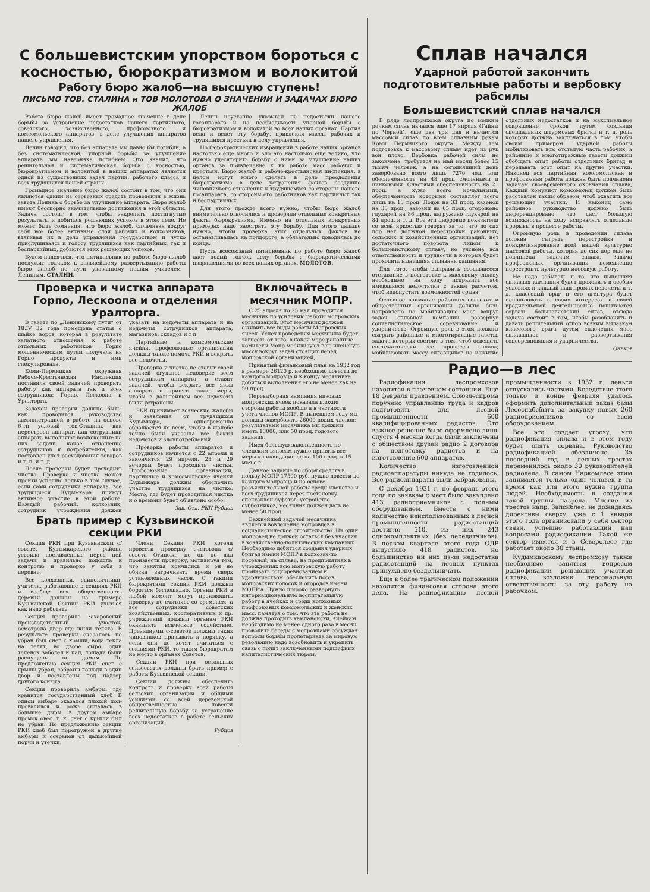С большевистским упорством бороться с косностью, бюрократизмом и волокитой
Работу бюро жалоб—на высшую ступень!
ПИСЬМО ТОВ. СТАЛИНА и ТОВ МОЛОТОВА О ЗНАЧЕНИИ И ЗАДАЧАХ БЮРО ЖАЛОБ
Работа бюро жалоб имеет громадное значение в деле борьбы за устранение недостатков нашего партийного, советского, хозяйственного, профсоюзного и комсомольского аппаратов, в деле улучшения аппаратов нашего управления.
Ленин говорил, что без аппарата мы давно бы погибли, а без систематической, упорной борьбы за улучшение аппарата мы наверняка погибнем. Это значит, что решительная и систематическая борьба с косностью, бюрократизмом и волокитой в наших аппаратах является одной из существенных задач партии, рабочего класса и всех трудящихся нашей страны.
Громадное значение бюро жалоб состоит в том, что они являются одним из серьезных средств проведения в жизнь завета Ленина о борьбе за улучшение аппарата. Бюро жалоб имеют бесспорно значительные достижения в этой области. Задача состоит в том, чтобы закрепить достигнутые результаты и добиться решающих успехов в этом деле. Не может быть сомнения, что бюро жалоб, сплачивая вокруг себя все более активные слои рабочих и колхозников, втягивая их в дело управления государством и чутко прислушиваясь к голосу трудящихся как партийных, так и беспартийных, добьются этих решающих успехов.
Будем надеяться, что пятидневник по работе бюро жалоб послужит толчком к дальнейшему развертыванию работы бюро жалоб по пути указанному нашим учителем—Лениным. СТАЛИН.
Ленин неустанно указывал на недостатки нашего госаппарата и на необходимость упорной борьбы с бюрократизмом и волокитой во всех наших органах. Партия вела и ведет эту борьбу, привлекая массы рабочих и трудящихся крестьян к делу управления.
Но бюрократических извращений в работе наших органов настолько еще много и зло это настолько еще велико, что нужно удесятерить борьбу с ними за улучшение наших органов за привлечение к их работе масс рабочих и крестьян. Бюро жалоб и рабоче-крестьянская инспекция, в целом могут много сделать в деле преодоления бюрократизма в деле устранения фактов бездушно чиновничьего отношения к трудящемуся со стороны нашего госаппарата, со стороны его работников как партийных так и беспартийных.
Для этого прежде всего нужно, чтобы бюро жалоб внимательно относились и проверяли отдельные конкретные факты бюрократизма. Именно на отдельных конкретных примерах надо заострить эту борьбу. Для этого дальше нужно, чтобы проверка этих отдельных фактов не останавливалась на полдороге, а обязательно доводилась до конца.
Пусть всесоюзный пятидневник по работе бюро жалоб даст новый толчок делу борьбы с бюрократическими извращениями во всех наших органах. МОЛОТОВ.
Проверка и чистка аппарата Горпо, Лескоопа и отделения Уралторга.
В газете по „Ленинскому пути“ от 18.IV 32 года помещена статья о шайке воров, которая в результате халатного отношения к работе отдельных работников Горпо мошенническим путем получала из Горпо продукты и ими спекулировала.
Коми-Пермяцкая окружная Рабоче-Крестьянская Инспекция поставила своей задачей проверить работу как аппарата так и всех сотрудников: Горпо, Лескоопа и Уралторга.
Задачей проверки должно быть: как проводится руководство администрацией в работе на основе 6-ти условий тов.Сталина, как перестроен аппарат, как сотрудники аппарата выполняют возложенные на них задачи, какое отношение сотрудников к потребителям, как поставлен учет расходования товаров и т. п. и т. д.
После проверки будет проходить чистка. Проверка и чистка может пройти успешно только в том случае, если сами сотрудники аппарата, все трудящиеся Кудымкара примут активное участие в этой работе. Каждый рабочий, колхозник, сотрудник учреждения должен указать на недочеты аппарата и на недочеты сотрудников аппарата, магазинов, складов и т п
Партийные и комсомольские ячейки, профсоюзные организации должны также помочь РКИ и вскрыть все недочеты.
Проверка и чистка не ставит своей задачей огульное недоверие всем сотрудникам аппарата, а ставит задачей, чтобы вскрыть все язвы аппарата и принять такие меры, чтобы в дальнейшем все недочеты были устранены.
РКИ принимает всяческие жалобы и заявления от трудящихся Кудымкара, одновременно обращается ко всем, чтобы в жалобе точно были указаны все факты недочетов и злоупотреблений.
Проверка работы аппаратов и сотрудников начнется с 22 апреля и закончится 29 апреля. 28 и 29 вечером будет проходить чистка. Профсоюзные организации, партийные и комсомольские ячейки Кудымкара должны обеспечить участие трудящихся на чистке. Место, где будет проводиться чистка и о времени будет об'явлено особо.
Зав. Отд. РКИ Рубцов
Брать пример с Кузьвинской секции РКИ
Секция РКИ при Кузьвинском с/совете, Кудымкарского района усвоила поставленные перед ней задачи и правильно подошла к контролю и проверке у себя в деревне.
Все колхозники, единоличники, учителя, работающие в секциях РКИ и вообще вся общественность деревни должны на примере Кузьвинской Секции РКИ учиться как надо работать
Секция проверила Захаровский производственный участок, осмотрела двор где жили телята. В результате проверки оказалось не убран был снег с крыши, вода текла на телят, во дворе сыро. один теленок заболел и пал, лошади были распущены по домам. По предложению секция РКИ снег с крыши убран, собраны лошади в один двор и поставлены под надзор другого конюха.
Секция проверила амбары, где хранится государственный хлеб В одном амбаре оказался плохой пол-провалился и рожь сыпалась в большие дыры, в другом амбаре промок овес. т. к. снег с крыши был не убран. По предложению секции РКИ хлеб был перегружен в другие амбары и сохранен от дальнейшей порчи и утечки.
Члены Секции РКИ хотели провести проверку счетовода с/совета Огинова, но он не дал произвести проверку, мотивируя тем, что занятия кончились и он не обязан затрачивать время сверх установленных часов. С такими бюрократами секции РКИ должны бороться беспощадно. Органы РКИ в любой момент могут производить проверку не считаясь со временем, а все сотрудники советских хозяйственных, кооперативных и др. учреждений должны органам РКИ оказывать всяческое содействие. Президиумы с-советов должны таких чиновников призывать к порядку, а если они не хотят считаться с секциями РКИ, то таким бюрократам не место в органах Советов.
Секции РКИ при остальных сельсоветах должны брать пример с работы Кузьвинской секции.
Секции должны обеспечить контроль и проверку всей работы сельских организации и общими усилиями со всей деревенской общественностью повести решительную борьбу за устранение всех недостатков в работе сельских организаций.
Рубцов
Включайтесь в месячник МОПР.
С 25 апреля по 25 мая проводится месячник по усилению работы мопровских организаций. Этот месячник должен оживить все виды работы Мопровских ячеек. Успех проведения месячника будет зависеть от того, в какой мере районные комитеты Мопр мобилизуют всю членскую массу вокруг задач стоящих перед мопровской организацией,
Принятый финансовый план на 1932 год в размере 26120 р. необходимо довести до каждого мопровца и к концу месячника добиться выполнения его не менее как на 50 проц.
Перевыборная кампания низовых мопровских ячеек показала плохие стороны работы вообще и в частности учета членов МОПР. В нынешнем году мы должны завербовать 26000 новых членов; результатами месячника мы должны иметь 13000, или 50 проц. годового задания.
Имея большую задолженность по членским взносам нужно принять все меры к ликвидации ее на 100 проц. к 15 мая с-г.
Данное задание по сбору средств в пользу МОПР 17500 руб. нужно довести до каждого мопровца и на основе разъяснительной работы среди членства и всех трудящихся через постановку спектаклей буфетов, устройство субботников, месячник должен дать не менее 50 проц.
Важнейшей задачей месячника является вовлечение мопровцев в социалистическое строительство. Ни один мопровец не должен остаться без участия в хозяйственно-политических кампаниях. Необходимо добиться создания ударных бригад имени МОПР в колхозах-по посевной, на сплаве, на предприятиях в учреждениях всю мопровскую работу пронизать соцсоревнованием и ударничеством. обеспечить посев мопровских полосок и огородов имени МОПР'а. Нужно широко развернуть интернациональную воспитательную работу в ячейках и среди колхозных профсоюзных комсомольских и женских масс, памятуя о том, что эта работа не должна проходить кампанейски, ячейкам необходимо не менее одного раза в месяц проводить беседы с мопровцами обсуждая вопросы борьбы пролетариата за мировую революцию надо возобновить и укрепить связь с полит заключенными подшефных капиталистических тюрем.
Сплав начался
Ударной работой закончить подготовительные работы и вербовку рабсилы
Большевистский сплав начался
В ряде леспромхозов округа по мелким речкам сплав начался еще 17 апреля (Гайны по Черной), еще два три дня и начнется массовый сплав по всем сплавным рекам Коми Пермяцкого округа. Между тем подготовка к массовому сплаву идет из рук вон плохо. Вербовка рабочей силы не закончена, требуется на май месяц более 15 тысяч человек, а на сегодняшний день завербовано всего лишь 7270 чел. или обеспеченность на 48 проц смоляными и цинковыми. Снастями обеспеченность на 21 проц. а хуже всего мочальными, обеспеченность которыми составляет всего лишь на 13 проц. Лодок на 33 проц. казенок на 33 проц., завозни на 65 проц. огорожено глухарей на 86 проц. нагружено глухарей на 84 проц. и т. д. Все эти цифровые показатели со всей яркостью говорят за то, что до сих пор нет должной перестройки районных, сельских и хозяйственных организаций, нет достаточного поворота лицом к большевистскому сплаву, не уяснена вся ответственность и трудности в которых будет проходить нынешняя сплавная кампания.
Для того, чтобы выправить создавшееся отставание в подготовке к массовому сплаву необходимо на ходу исправить все имеющиеся недостатки с таким расчетом, чтоб недопустить возможностей срыва.
Основное внимание районных сельских и общественных организаций должно быть направлено на мобилизацию масс вокруг задач сплавной кампании, развернув социалистическое соревнование и ударничеств. Огромную роль в этом должны сыграть районные и многотиражные газеты, задача которых состоит в том, чтоб освещать систематически все процессы сплава; мобилизовать массу сплавщиков на изжитие отдельных недостатков и на максимальное сокращение сроков путем создания специальных штурмовых бригад и т. д. роль которых должна заключаться в том, чтобы своим примером ударной работы мобилизовать всю отсталую часть рабочих, а районные и многотиражные газеты должны обобщать опыт работы отдельных бригад и передавать этот опыт на другие участки. Наконец вся партийная, комсомольская и профсоюзная работа должна быть подчинена задачам своевременного окончания сплава, Каждый комунист комсомолец должен быть расставлен таким образом, чтоб охватить все решающие участки. И наконец само районное руководство должно быть диференцировано, что даст большую возможность на ходу исправлять отдельные прорывы в процессе работы.
Огромную роль в проведении сплава должна сыграть перестройка и конкретизирование всей нашей культурно массовой работы, которая до сих пор еще не подчинена задачам сплава. Задача профсоюзных организации немедленно перестроить культурно-массовую работу.
Не надо забывать и то, что нынешняя сплавная кампания будет проходить в особых условиях и каждый наш промах недочеты и т. д. классовый враг и его агентура будет использовать в своих интересах и своей вредительской деятельностью попытаются сорвать большевистский сплав, отсюда задача состоит в том, чтобы разоблачить и давать решительный отпор всяким вылазкам классового врага путем сплочения масс сплавщиков и развертывания соцсоревнования и ударничества.
Оньков
Радио—в лес
Радиофикация леспромхозов находится в плачевном состоянии. Еще 18 февраля правлением. Союзлеспрома поручено управлению труда и кадров подготовить для лесной промышленности 600 квалифицированных радистов. Это важное решение было оформлено лишь спустя 4 месяца когда были заключены с обществом друзей радио 2 договора на подготовку радистов и на изготовление 600 аппаратов.
Количество изготовленной радиоаппаратуры никуда не годилось. Все радиоаппараты были забракованы.
С декабря 1931 г. по февраль этого года по заявкам с мест было закуплено 413 радиоприемников с полным оборудованием. Вместе с ними количество неиспользованных в лесной промышленности радиостанций достигло 510, из них 243 однокомплектных (без передатчиков). В первом квартале этого года ОДР выпустило 418 радистов, но большинство ни них из-за недостатка радиостанций на лесных пунктах принуждено бездельничать.
Еще в более трагическом положении находится финансовая сторона этого дела. На радиофикацию лесной промышленности в 1932 г. деньги отпускались частями. Вследствие этого только в конце февраля удалось оформить дополнительный заказ базы Лесоснабсбыта за закупку новых 260 радиоприемников со всем оборудованием.
Все это создает угрозу, что радиофикация сплава и в этом году будет опять сорвана. Руководство радиофикацией обезличено. За последний год в лесных трестах переменилось около 30 руководителей радиодела. В самом Наркомлесе этим занимается только один человек в то время как для этого нужна группа людей. Необходимость в создании такой группы назрела. Многие из трестов напр. Запсиблес, не дожидаясь директивы сверху, уже с 1 января этого года организовали у себя сектор связи, успешно работающий над вопросами радиофикации. Такой же сектор имеется и в Северолесе где работает около 30 станц.
Кудымкарскому леспромхозу также необходимо заняться вопросом радиофикации решающих участков сплава, возложив персональную ответственность за эту работу на рабочком.